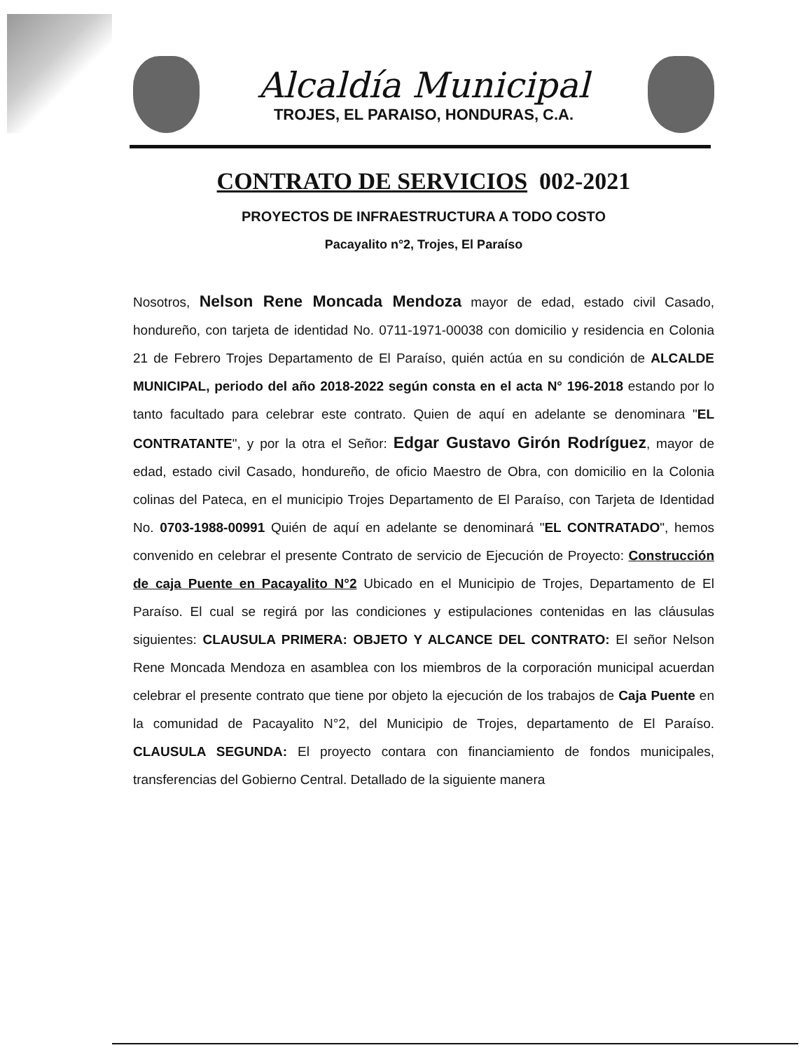Alcaldía Municipal
TROJES, EL PARAISO, HONDURAS, C.A.
CONTRATO DE SERVICIOS 002-2021
PROYECTOS DE INFRAESTRUCTURA A TODO COSTO
Pacayalito n°2, Trojes, El Paraíso
Nosotros, Nelson Rene Moncada Mendoza mayor de edad, estado civil Casado, hondureño, con tarjeta de identidad No. 0711-1971-00038 con domicilio y residencia en Colonia 21 de Febrero Trojes Departamento de El Paraíso, quién actúa en su condición de ALCALDE MUNICIPAL, periodo del año 2018-2022 según consta en el acta N° 196-2018 estando por lo tanto facultado para celebrar este contrato. Quien de aquí en adelante se denominara "EL CONTRATANTE", y por la otra el Señor: Edgar Gustavo Girón Rodríguez, mayor de edad, estado civil Casado, hondureño, de oficio Maestro de Obra, con domicilio en la Colonia colinas del Pateca, en el municipio Trojes Departamento de El Paraíso, con Tarjeta de Identidad No. 0703-1988-00991 Quién de aquí en adelante se denominará "EL CONTRATADO", hemos convenido en celebrar el presente Contrato de servicio de Ejecución de Proyecto: Construcción de caja Puente en Pacayalito N°2 Ubicado en el Municipio de Trojes, Departamento de El Paraíso. El cual se regirá por las condiciones y estipulaciones contenidas en las cláusulas siguientes: CLAUSULA PRIMERA: OBJETO Y ALCANCE DEL CONTRATO: El señor Nelson Rene Moncada Mendoza en asamblea con los miembros de la corporación municipal acuerdan celebrar el presente contrato que tiene por objeto la ejecución de los trabajos de Caja Puente en la comunidad de Pacayalito N°2, del Municipio de Trojes, departamento de El Paraíso. CLAUSULA SEGUNDA: El proyecto contara con financiamiento de fondos municipales, transferencias del Gobierno Central. Detallado de la siguiente manera